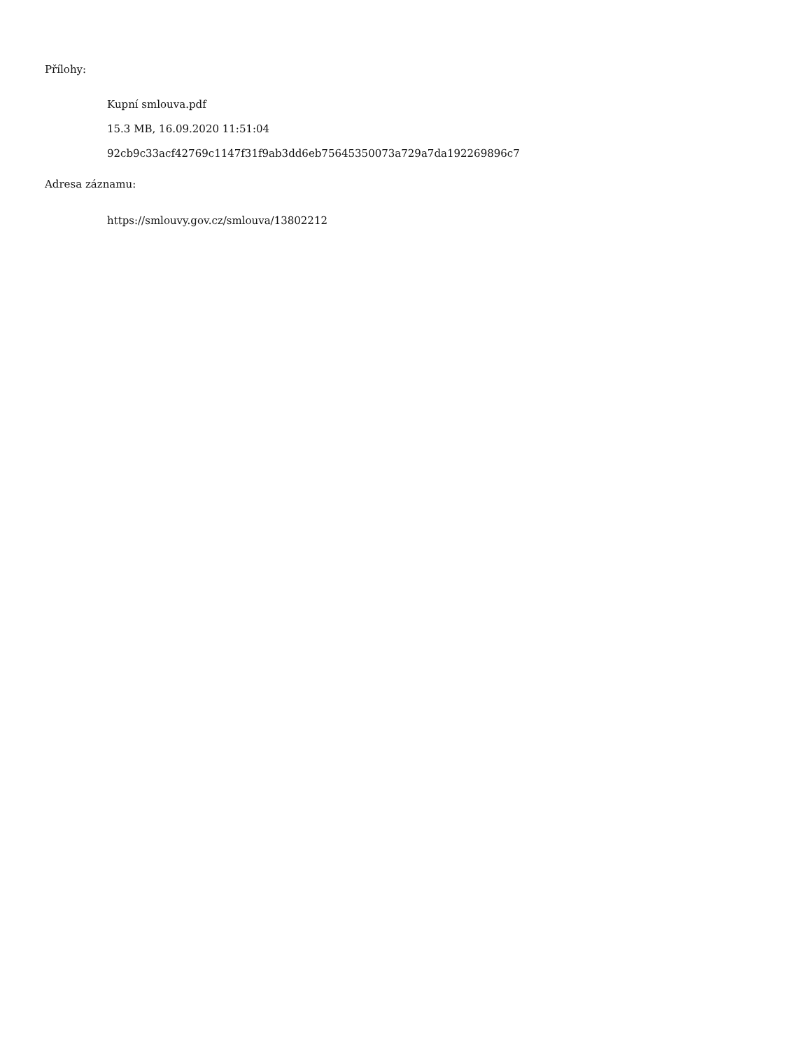Přílohy:
Kupní smlouva.pdf
15.3 MB, 16.09.2020 11:51:04
92cb9c33acf42769c1147f31f9ab3dd6eb75645350073a729a7da192269896c7
Adresa záznamu:
https://smlouvy.gov.cz/smlouva/13802212